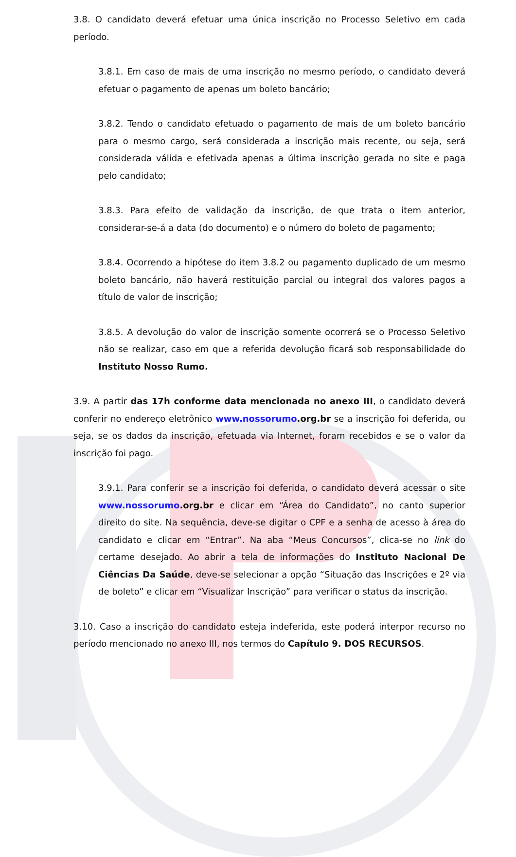3.8. O candidato deverá efetuar uma única inscrição no Processo Seletivo em cada período.
3.8.1. Em caso de mais de uma inscrição no mesmo período, o candidato deverá efetuar o pagamento de apenas um boleto bancário;
3.8.2. Tendo o candidato efetuado o pagamento de mais de um boleto bancário para o mesmo cargo, será considerada a inscrição mais recente, ou seja, será considerada válida e efetivada apenas a última inscrição gerada no site e paga pelo candidato;
3.8.3. Para efeito de validação da inscrição, de que trata o item anterior, considerar-se-á a data (do documento) e o número do boleto de pagamento;
3.8.4. Ocorrendo a hipótese do item 3.8.2 ou pagamento duplicado de um mesmo boleto bancário, não haverá restituição parcial ou integral dos valores pagos a título de valor de inscrição;
3.8.5. A devolução do valor de inscrição somente ocorrerá se o Processo Seletivo não se realizar, caso em que a referida devolução ficará sob responsabilidade do Instituto Nosso Rumo.
3.9. A partir das 17h conforme data mencionada no anexo III, o candidato deverá conferir no endereço eletrônico www.nossorumo.org.br se a inscrição foi deferida, ou seja, se os dados da inscrição, efetuada via Internet, foram recebidos e se o valor da inscrição foi pago.
3.9.1. Para conferir se a inscrição foi deferida, o candidato deverá acessar o site www.nossorumo.org.br e clicar em “Área do Candidato”, no canto superior direito do site. Na sequência, deve-se digitar o CPF e a senha de acesso à área do candidato e clicar em “Entrar”. Na aba “Meus Concursos”, clica-se no link do certame desejado. Ao abrir a tela de informações do Instituto Nacional De Ciências Da Saúde, deve-se selecionar a opção “Situação das Inscrições e 2º via de boleto” e clicar em “Visualizar Inscrição” para verificar o status da inscrição.
3.10. Caso a inscrição do candidato esteja indeferida, este poderá interpor recurso no período mencionado no anexo III, nos termos do Capítulo 9. DOS RECURSOS.